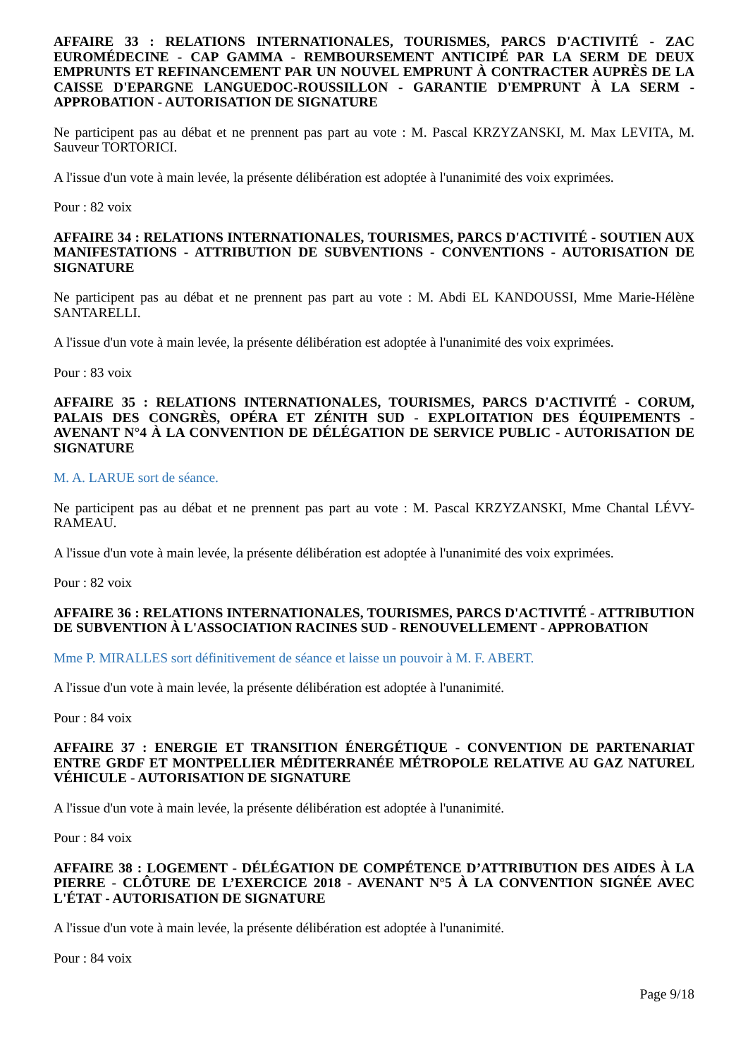AFFAIRE 33 : RELATIONS INTERNATIONALES, TOURISMES, PARCS D'ACTIVITÉ - ZAC EUROMÉDECINE - CAP GAMMA - REMBOURSEMENT ANTICIPÉ PAR LA SERM DE DEUX EMPRUNTS ET REFINANCEMENT PAR UN NOUVEL EMPRUNT À CONTRACTER AUPRÈS DE LA CAISSE D'EPARGNE LANGUEDOC-ROUSSILLON - GARANTIE D'EMPRUNT À LA SERM - APPROBATION - AUTORISATION DE SIGNATURE
Ne participent pas au débat et ne prennent pas part au vote : M. Pascal KRZYZANSKI, M. Max LEVITA, M. Sauveur TORTORICI.
A l'issue d'un vote à main levée, la présente délibération est adoptée à l'unanimité des voix exprimées.
Pour : 82 voix
AFFAIRE 34 : RELATIONS INTERNATIONALES, TOURISMES, PARCS D'ACTIVITÉ - SOUTIEN AUX MANIFESTATIONS - ATTRIBUTION DE SUBVENTIONS - CONVENTIONS - AUTORISATION DE SIGNATURE
Ne participent pas au débat et ne prennent pas part au vote : M. Abdi EL KANDOUSSI, Mme Marie-Hélène SANTARELLI.
A l'issue d'un vote à main levée, la présente délibération est adoptée à l'unanimité des voix exprimées.
Pour : 83 voix
AFFAIRE 35 : RELATIONS INTERNATIONALES, TOURISMES, PARCS D'ACTIVITÉ - CORUM, PALAIS DES CONGRÈS, OPÉRA ET ZÉNITH SUD - EXPLOITATION DES ÉQUIPEMENTS - AVENANT N°4 À LA CONVENTION DE DÉLÉGATION DE SERVICE PUBLIC - AUTORISATION DE SIGNATURE
M. A. LARUE sort de séance.
Ne participent pas au débat et ne prennent pas part au vote : M. Pascal KRZYZANSKI, Mme Chantal LÉVY-RAMEAU.
A l'issue d'un vote à main levée, la présente délibération est adoptée à l'unanimité des voix exprimées.
Pour : 82 voix
AFFAIRE 36 : RELATIONS INTERNATIONALES, TOURISMES, PARCS D'ACTIVITÉ - ATTRIBUTION DE SUBVENTION À L'ASSOCIATION RACINES SUD - RENOUVELLEMENT - APPROBATION
Mme P. MIRALLES sort définitivement de séance et laisse un pouvoir à M. F. ABERT.
A l'issue d'un vote à main levée, la présente délibération est adoptée à l'unanimité.
Pour : 84 voix
AFFAIRE 37 : ENERGIE ET TRANSITION ÉNERGÉTIQUE - CONVENTION DE PARTENARIAT ENTRE GRDF ET MONTPELLIER MÉDITERRANÉE MÉTROPOLE RELATIVE AU GAZ NATUREL VÉHICULE - AUTORISATION DE SIGNATURE
A l'issue d'un vote à main levée, la présente délibération est adoptée à l'unanimité.
Pour : 84 voix
AFFAIRE 38 : LOGEMENT - DÉLÉGATION DE COMPÉTENCE D’ATTRIBUTION DES AIDES À LA PIERRE - CLÔTURE DE L’EXERCICE 2018 - AVENANT N°5 À LA CONVENTION SIGNÉE AVEC L'ÉTAT - AUTORISATION DE SIGNATURE
A l'issue d'un vote à main levée, la présente délibération est adoptée à l'unanimité.
Pour : 84 voix
Page 9/18